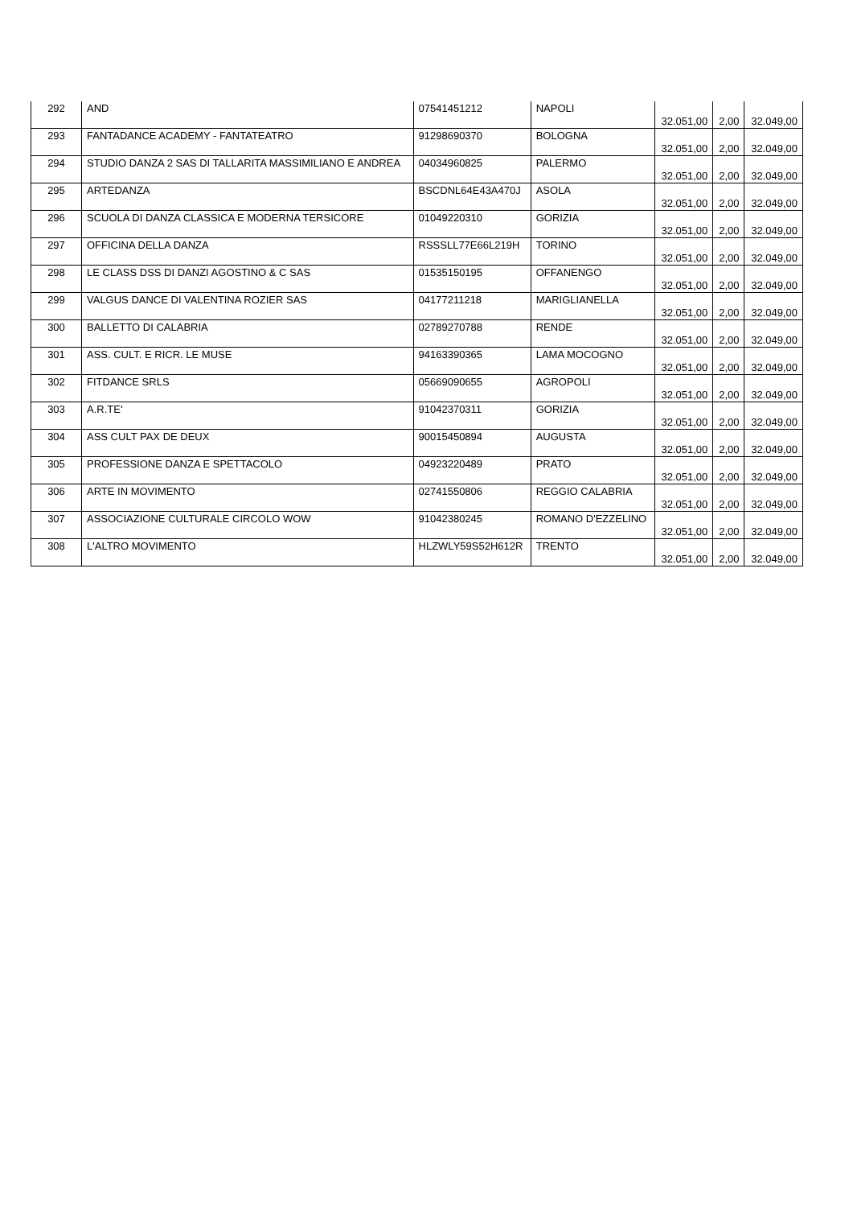| 292 | AND | 07541451212 | NAPOLI | 32.051,00 | 2,00 | 32.049,00 |
| 293 | FANTADANCE ACADEMY - FANTATEATRO | 91298690370 | BOLOGNA | 32.051,00 | 2,00 | 32.049,00 |
| 294 | STUDIO DANZA 2 SAS DI TALLARITA MASSIMILIANO E ANDREA | 04034960825 | PALERMO | 32.051,00 | 2,00 | 32.049,00 |
| 295 | ARTEDANZA | BSCDNL64E43A470J | ASOLA | 32.051,00 | 2,00 | 32.049,00 |
| 296 | SCUOLA DI DANZA CLASSICA E MODERNA TERSICORE | 01049220310 | GORIZIA | 32.051,00 | 2,00 | 32.049,00 |
| 297 | OFFICINA DELLA DANZA | RSSSLL77E66L219H | TORINO | 32.051,00 | 2,00 | 32.049,00 |
| 298 | LE CLASS DSS DI DANZI AGOSTINO & C SAS | 01535150195 | OFFANENGO | 32.051,00 | 2,00 | 32.049,00 |
| 299 | VALGUS DANCE DI VALENTINA ROZIER SAS | 04177211218 | MARIGLIANELLA | 32.051,00 | 2,00 | 32.049,00 |
| 300 | BALLETTO DI CALABRIA | 02789270788 | RENDE | 32.051,00 | 2,00 | 32.049,00 |
| 301 | ASS. CULT. E RICR. LE MUSE | 94163390365 | LAMA MOCOGNO | 32.051,00 | 2,00 | 32.049,00 |
| 302 | FITDANCE SRLS | 05669090655 | AGROPOLI | 32.051,00 | 2,00 | 32.049,00 |
| 303 | A.R.TE' | 91042370311 | GORIZIA | 32.051,00 | 2,00 | 32.049,00 |
| 304 | ASS CULT PAX DE DEUX | 90015450894 | AUGUSTA | 32.051,00 | 2,00 | 32.049,00 |
| 305 | PROFESSIONE DANZA E SPETTACOLO | 04923220489 | PRATO | 32.051,00 | 2,00 | 32.049,00 |
| 306 | ARTE IN MOVIMENTO | 02741550806 | REGGIO CALABRIA | 32.051,00 | 2,00 | 32.049,00 |
| 307 | ASSOCIAZIONE CULTURALE CIRCOLO WOW | 91042380245 | ROMANO D'EZZELINO | 32.051,00 | 2,00 | 32.049,00 |
| 308 | L'ALTRO MOVIMENTO | HLZWLY59S52H612R | TRENTO | 32.051,00 | 2,00 | 32.049,00 |